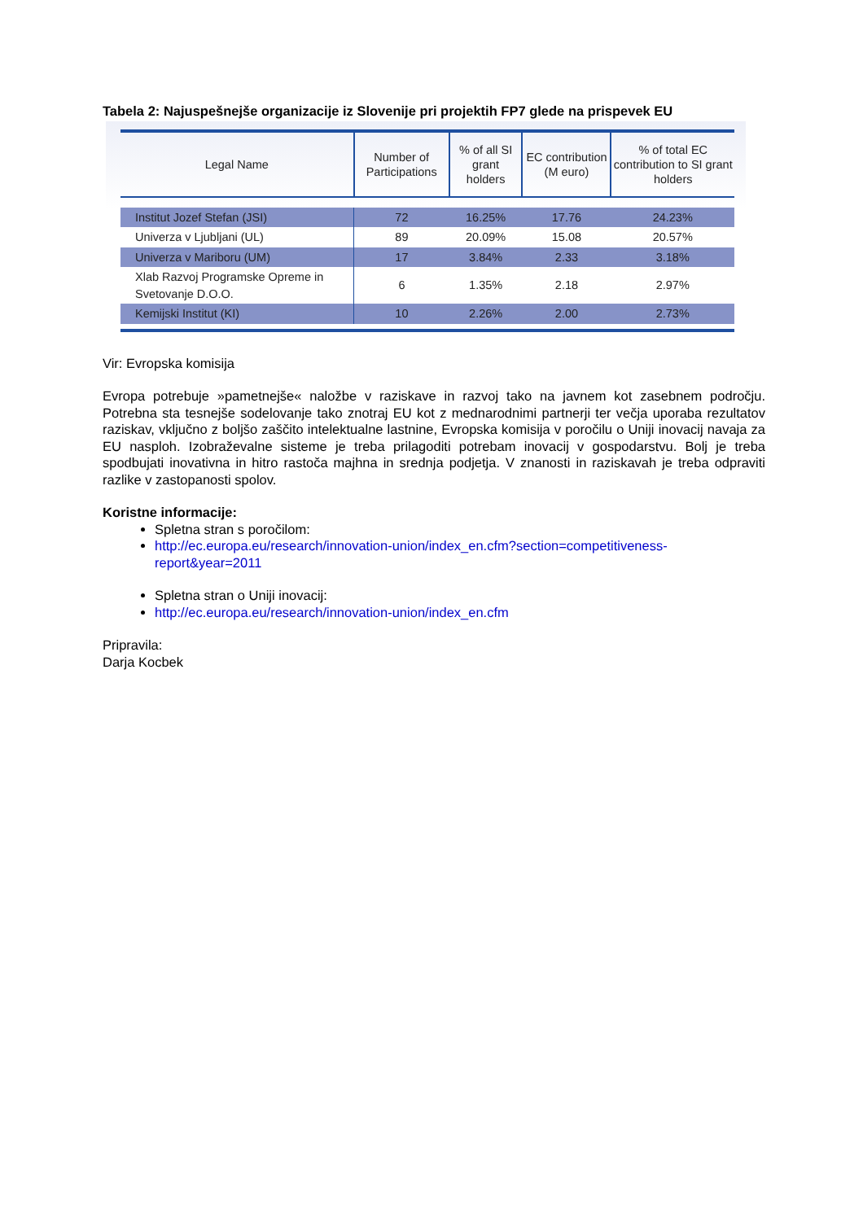Tabela 2: Najuspešnejše organizacije iz Slovenije pri projektih FP7 glede na prispevek EU
| Legal Name | Number of Participations | % of all SI grant holders | EC contribution (M euro) | % of total EC contribution to SI grant holders |
| --- | --- | --- | --- | --- |
| Institut Jozef Stefan (JSI) | 72 | 16.25% | 17.76 | 24.23% |
| Univerza v Ljubljani (UL) | 89 | 20.09% | 15.08 | 20.57% |
| Univerza v Mariboru (UM) | 17 | 3.84% | 2.33 | 3.18% |
| Xlab Razvoj Programske Opreme in Svetovanje D.O.O. | 6 | 1.35% | 2.18 | 2.97% |
| Kemijski Institut (KI) | 10 | 2.26% | 2.00 | 2.73% |
Vir: Evropska komisija
Evropa potrebuje »pametnejše« naložbe v raziskave in razvoj tako na javnem kot zasebnem področju. Potrebna sta tesnejše sodelovanje tako znotraj EU kot z mednarodnimi partnerji ter večja uporaba rezultatov raziskav, vključno z boljšo zaščito intelektualne lastnine, Evropska komisija v poročilu o Uniji inovacij navaja za EU nasploh. Izobraževalne sisteme je treba prilagoditi potrebam inovacij v gospodarstvu. Bolj je treba spodbujati inovativna in hitro rastoča majhna in srednja podjetja. V znanosti in raziskavah je treba odpraviti razlike v zastopanosti spolov.
Koristne informacije:
Spletna stran s poročilom:
http://ec.europa.eu/research/innovation-union/index_en.cfm?section=competitiveness-report&year=2011
Spletna stran o Uniji inovacij:
http://ec.europa.eu/research/innovation-union/index_en.cfm
Pripravila:
Darja Kocbek